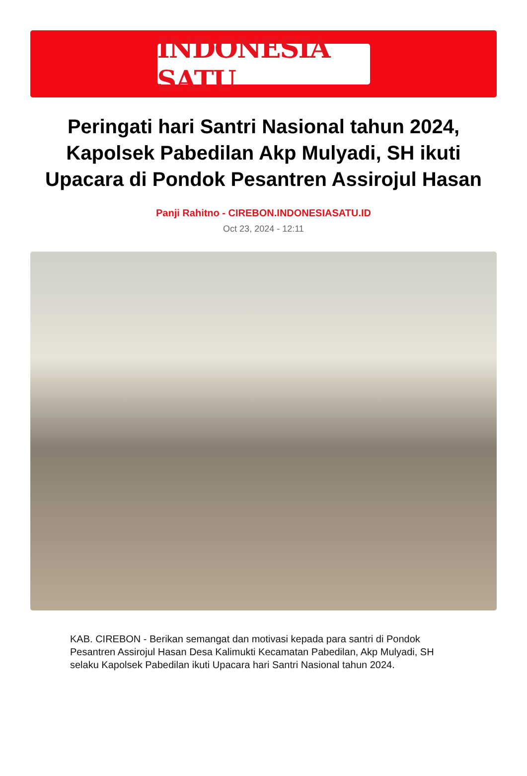INDONESIA SATU
Peringati hari Santri Nasional tahun 2024, Kapolsek Pabedilan Akp Mulyadi, SH ikuti Upacara di Pondok Pesantren Assirojul Hasan
Panji Rahitno - CIREBON.INDONESIASATU.ID
Oct 23, 2024 - 12:11
KAB. CIREBON - Berikan semangat dan motivasi kepada para santri di Pondok Pesantren Assirojul Hasan Desa Kalimukti Kecamatan Pabedilan, Akp Mulyadi, SH selaku Kapolsek Pabedilan ikuti Upacara hari Santri Nasional tahun 2024.